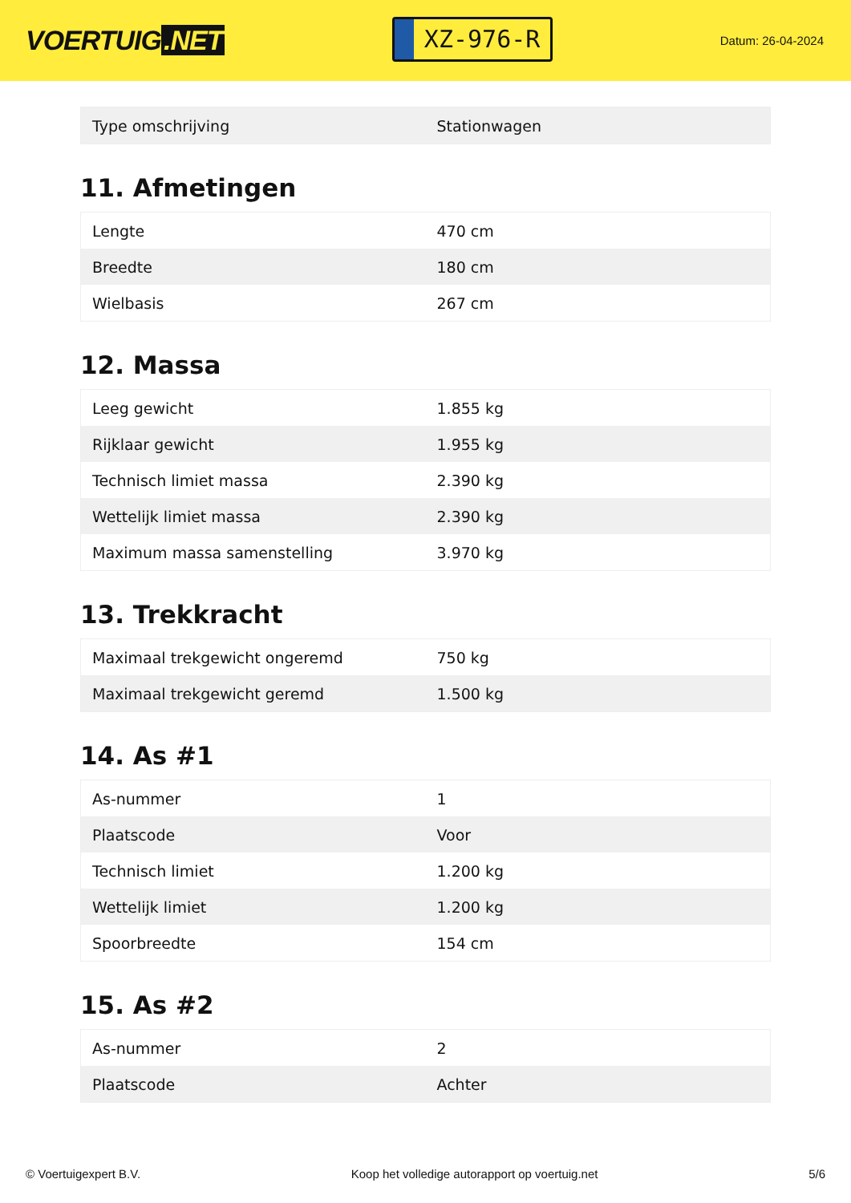VOERTUIG.NET
XZ-976-R
Datum: 26-04-2024
| Type omschrijving | Stationwagen |
11. Afmetingen
| Lengte | 470 cm |
| Breedte | 180 cm |
| Wielbasis | 267 cm |
12. Massa
| Leeg gewicht | 1.855 kg |
| Rijklaar gewicht | 1.955 kg |
| Technisch limiet massa | 2.390 kg |
| Wettelijk limiet massa | 2.390 kg |
| Maximum massa samenstelling | 3.970 kg |
13. Trekkracht
| Maximaal trekgewicht ongeremd | 750 kg |
| Maximaal trekgewicht geremd | 1.500 kg |
14. As #1
| As-nummer | 1 |
| Plaatscode | Voor |
| Technisch limiet | 1.200 kg |
| Wettelijk limiet | 1.200 kg |
| Spoorbreedte | 154 cm |
15. As #2
| As-nummer | 2 |
| Plaatscode | Achter |
© Voertuigexpert B.V. Koop het volledige autorapport op voertuig.net 5/6